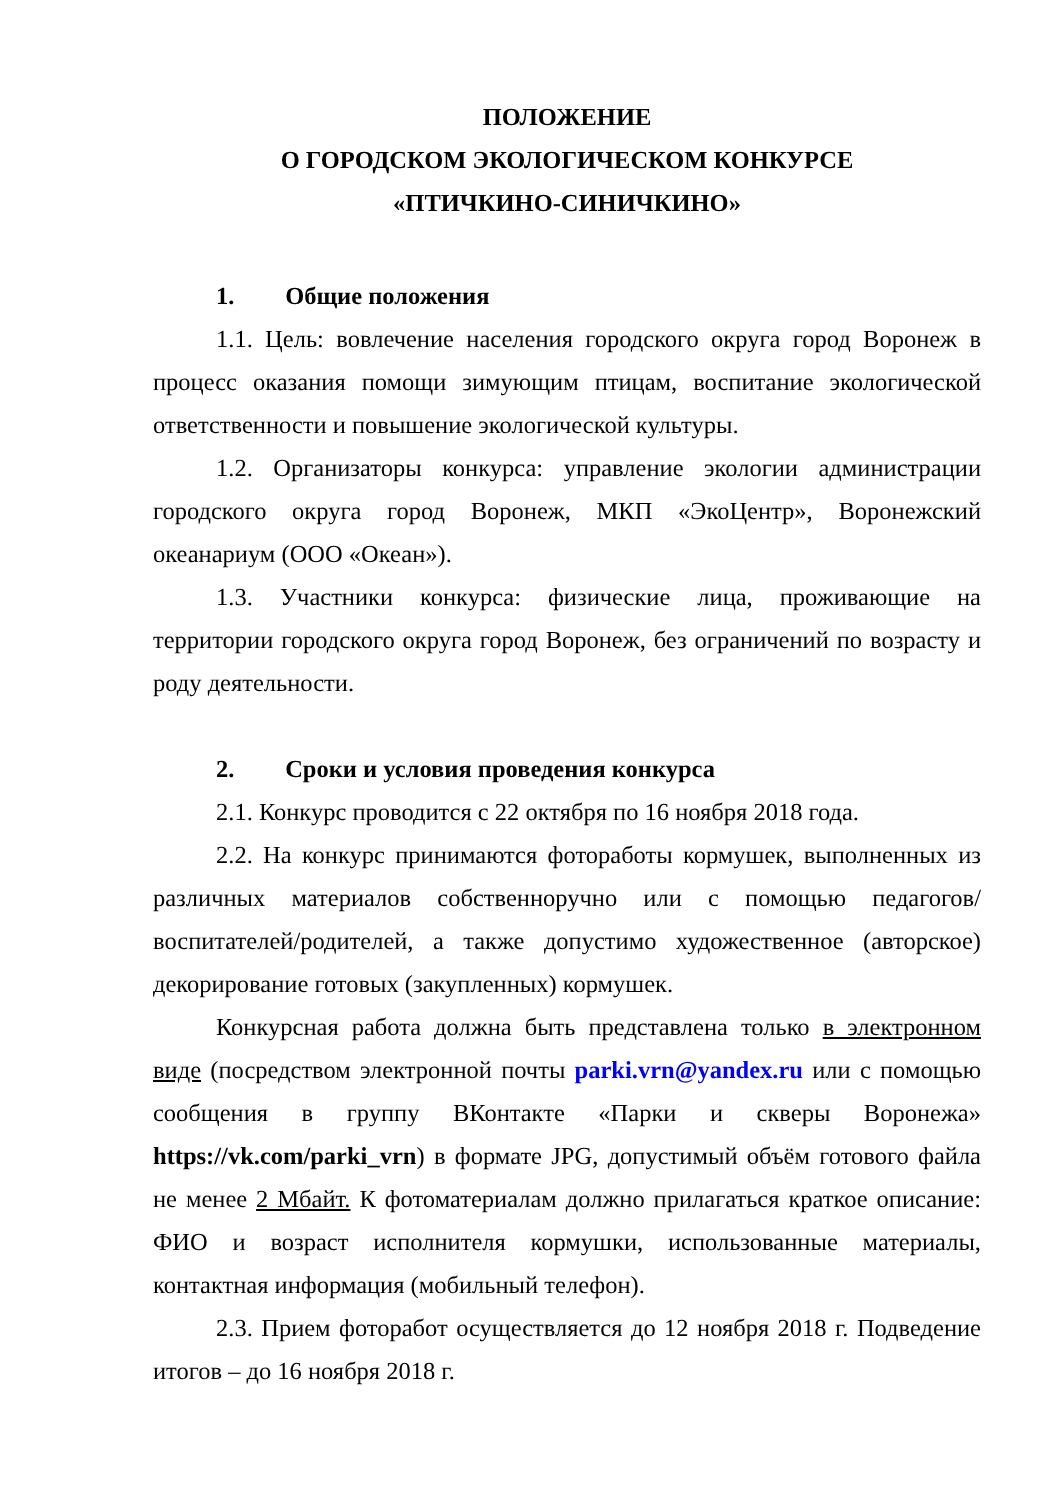ПОЛОЖЕНИЕ
О ГОРОДСКОМ ЭКОЛОГИЧЕСКОМ КОНКУРСЕ
«ПТИЧКИНО-СИНИЧКИНО»
1. Общие положения
1.1. Цель: вовлечение населения городского округа город Воронеж в процесс оказания помощи зимующим птицам, воспитание экологической ответственности и повышение экологической культуры.
1.2. Организаторы конкурса: управление экологии администрации городского округа город Воронеж, МКП «ЭкоЦентр», Воронежский океанариум (ООО «Океан»).
1.3. Участники конкурса: физические лица, проживающие на территории городского округа город Воронеж, без ограничений по возрасту и роду деятельности.
2. Сроки и условия проведения конкурса
2.1. Конкурс проводится с 22 октября по 16 ноября 2018 года.
2.2. На конкурс принимаются фоторабот​ы кормушек, выполненных из различных материалов собственноручно или с помощью педагогов/воспитателей/родителей, а также допустимо художественное (авторское) декорирование готовых (закупленных) кормушек.
Конкурсная работа должна быть представлена только в электронном виде (посредством электронной почты parki.vrn@yandex.ru или с помощью сообщения в группу ВКонтакте «Парки и скверы Воронежа» https://vk.com/parki_vrn) в формате JPG, допустимый объём готового файла не менее 2 Мбайт. К фотоматериалам должно прилагаться краткое описание: ФИО и возраст исполнителя кормушки, использованные материалы, контактная информация (мобильный телефон).
2.3. Прием фоторабот осуществляется до 12 ноября 2018 г. Подведение итогов – до 16 ноября 2018 г.